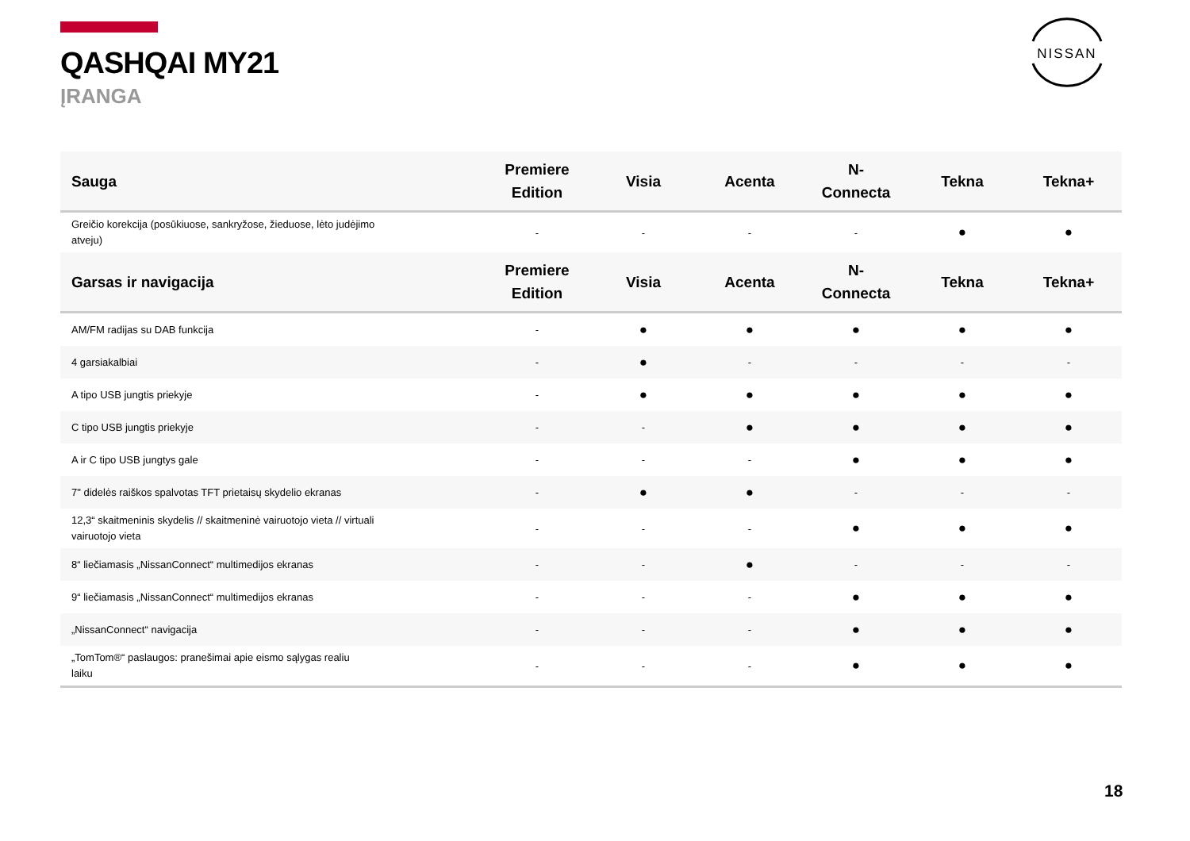QASHQAI MY21
ĮRANGA
NISSAN
| Sauga | Premiere Edition | Visia | Acenta | N- Connecta | Tekna | Tekna+ |
| --- | --- | --- | --- | --- | --- | --- |
| Greičio korekcija (posūkiuose, sankryžose, žieduose, lėto judėjimo atveju) | - | - | - | - | ● | ● |
| Garsas ir navigacija | Premiere Edition | Visia | Acenta | N- Connecta | Tekna | Tekna+ |
| AM/FM radijas su DAB funkcija | - | ● | ● | ● | ● | ● |
| 4 garsiakalbiai | - | ● | - | - | - | - |
| A tipo USB jungtis priekyje | - | ● | ● | ● | ● | ● |
| C tipo USB jungtis priekyje | - | - | ● | ● | ● | ● |
| A ir C tipo USB jungtys gale | - | - | - | ● | ● | ● |
| 7" didelės raiškos spalvotas TFT prietaisų skydelio ekranas | - | ● | ● | - | - | - |
| 12,3“ skaitmeninis skydelis // skaitmeninė vairuotojo vieta // virtuali vairuotojo vieta | - | - | - | ● | ● | ● |
| 8“ liečiamasis „NissanConnect“ multimedijos ekranas | - | - | ● | - | - | - |
| 9“ liečiamasis „NissanConnect“ multimedijos ekranas | - | - | - | ● | ● | ● |
| „NissanConnect“ navigacija | - | - | - | ● | ● | ● |
| „TomTom®“ paslaugos: pranešimai apie eismo sąlygas realiu laiku | - | - | - | ● | ● | ● |
18